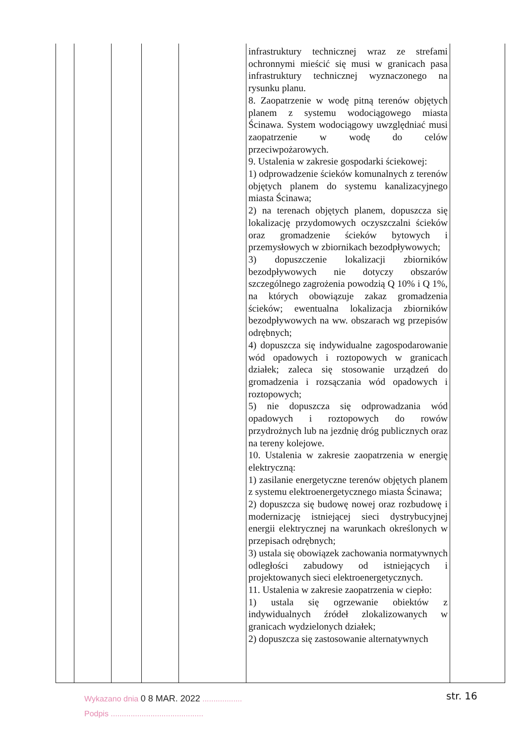| | | | | | infrastruktury technicznej wraz ze strefami ochronnymi mieścić się musi w granicach pasa infrastruktury technicznej wyznaczonego na rysunku planu. 8. Zaopatrzenie w wodę pitną terenów objętych planem z systemu wodociągowego miasta Ścinawa. System wodociągowy uwzględniać musi zaopatrzenie w wodę do celów przeciwpożarowych. 9. Ustalenia w zakresie gospodarki ściekowej: 1) odprowadzenie ścieków komunalnych z terenów objętych planem do systemu kanalizacyjnego miasta Ścinawa; 2) na terenach objętych planem, dopuszcza się lokalizację przydomowych oczyszczalni ścieków oraz gromadzenie ścieków bytowych i przemysłowych w zbiornikach bezodpływowych; 3) dopuszczenie lokalizacji zbiorników bezodpływowych nie dotyczy obszarów szczególnego zagrożenia powodzią Q 10% i Q 1%, na których obowiązuje zakaz gromadzenia ścieków; ewentualna lokalizacja zbiorników bezodpływowych na ww. obszarach wg przepisów odrębnych; 4) dopuszcza się indywidualne zagospodarowanie wód opadowych i roztopowych w granicach działek; zaleca się stosowanie urządzeń do gromadzenia i rozsączania wód opadowych i roztopowych; 5) nie dopuszcza się odprowadzania wód opadowych i roztopowych do rowów przydrożnych lub na jezdnię dróg publicznych oraz na tereny kolejowe. 10. Ustalenia w zakresie zaopatrzenia w energię elektryczną: 1) zasilanie energetyczne terenów objętych planem z systemu elektroenergetycznego miasta Ścinawa; 2) dopuszcza się budowę nowej oraz rozbudowę i modernizację istniejącej sieci dystrybucyjnej energii elektrycznej na warunkach określonych w przepisach odrębnych; 3) ustala się obowiązek zachowania normatywnych odległości zabudowy od istniejących i projektowanych sieci elektroenergetycznych. 11. Ustalenia w zakresie zaopatrzenia w ciepło: 1) ustala się ogrzewanie obiektów z indywidualnych źródeł zlokalizowanych w granicach wydzielonych działek; 2) dopuszcza się zastosowanie alternatywnych | |
Wykazano dnia 0 8 MAR. 2022 ..................
Podpis ..........................................
str. 16